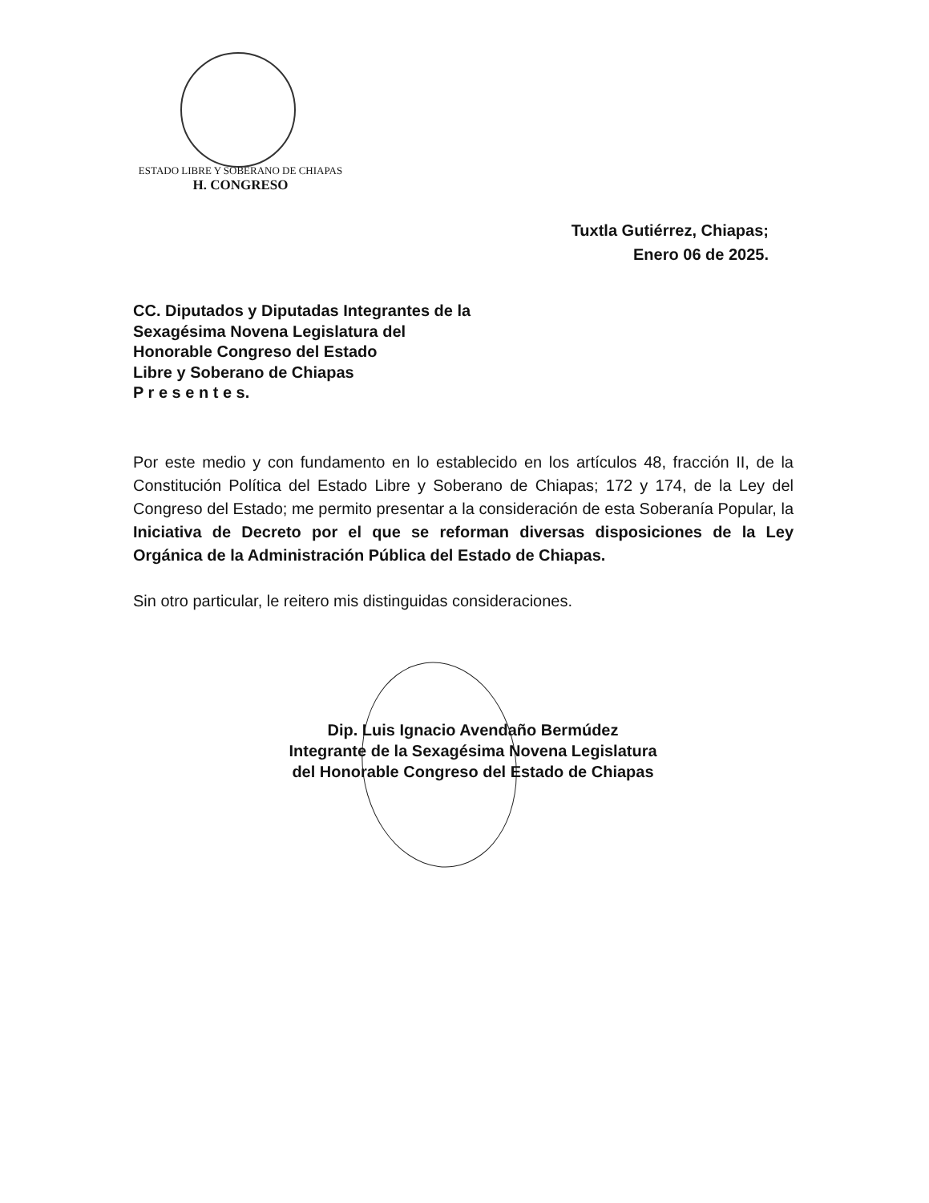ESTADO LIBRE Y SOBERANO DE CHIAPAS
H. CONGRESO
Tuxtla Gutiérrez, Chiapas;
Enero 06 de 2025.
CC. Diputados y Diputadas Integrantes de la
Sexagésima Novena Legislatura del
Honorable Congreso del Estado
Libre y Soberano de Chiapas
P r e s e n t e s.
Por este medio y con fundamento en lo establecido en los artículos 48, fracción II, de la Constitución Política del Estado Libre y Soberano de Chiapas; 172 y 174, de la Ley del Congreso del Estado; me permito presentar a la consideración de esta Soberanía Popular, la Iniciativa de Decreto por el que se reforman diversas disposiciones de la Ley Orgánica de la Administración Pública del Estado de Chiapas.
Sin otro particular, le reitero mis distinguidas consideraciones.
Dip. Luis Ignacio Avendaño Bermúdez
Integrante de la Sexagésima Novena Legislatura
del Honorable Congreso del Estado de Chiapas